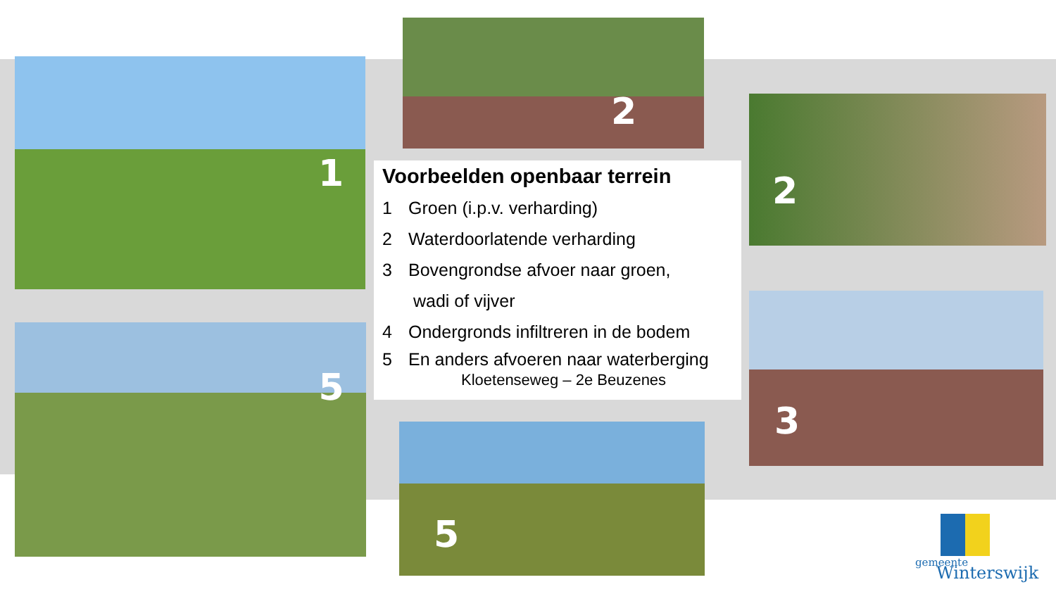1
2
2
3
5
5
Voorbeelden openbaar terrein
1 Groen (i.p.v. verharding)
2 Waterdoorlatende verharding
3 Bovengrondse afvoer naar groen,
wadi of vijver
4 Ondergronds infiltreren in de bodem
5 En anders afvoeren naar waterberging
Kloetenseweg – 2e Beuzenes
gemeente
Winterswijk